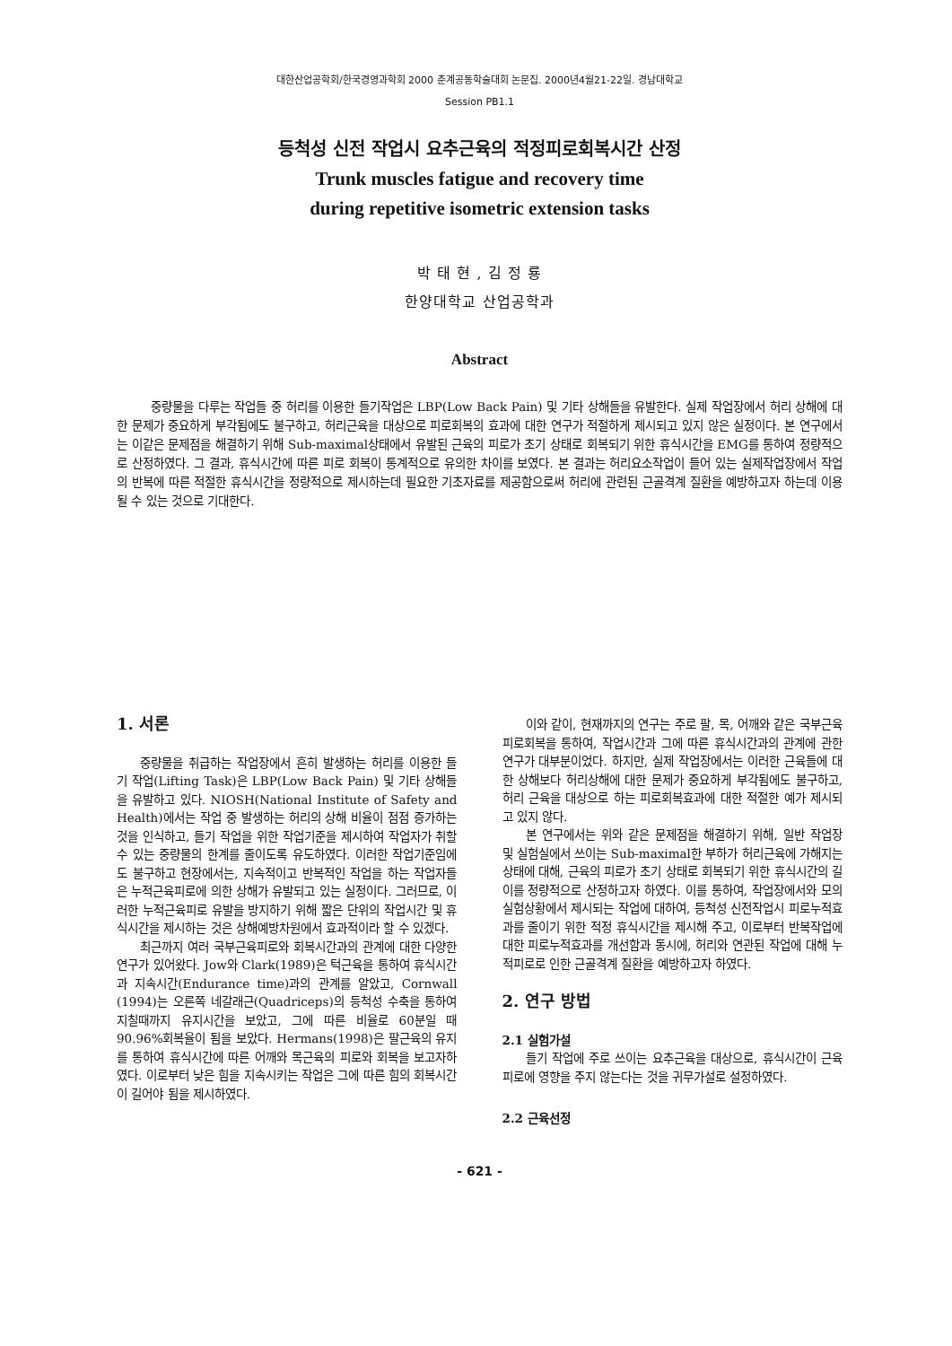대한산업공학회/한국경영과학회 2000 춘계공동학술대회 논문집. 2000년4월21-22일. 경남대학교
Session PB1.1
등척성 신전 작업시 요추근육의 적정피로회복시간 산정
Trunk muscles fatigue and recovery time
during repetitive isometric extension tasks
박 태 현 , 김 정 룡
한양대학교 산업공학과
Abstract
중량물을 다루는 작업들 중 허리를 이용한 들기작업은 LBP(Low Back Pain) 및 기타 상해들을 유발한다. 실제 작업장에서 허리 상해에 대한 문제가 중요하게 부각됨에도 불구하고, 허리근육을 대상으로 피로회복의 효과에 대한 연구가 적절하게 제시되고 있지 않은 실정이다. 본 연구에서는 이같은 문제점을 해결하기 위해 Sub-maximal상태에서 유발된 근육의 피로가 초기 상태로 회복되기 위한 휴식시간을 EMG를 통하여 정량적으로 산정하였다. 그 결과, 휴식시간에 따른 피로 회복이 통계적으로 유의한 차이를 보였다. 본 결과는 허리요소작업이 들어 있는 실제작업장에서 작업의 반복에 따른 적절한 휴식시간을 정량적으로 제시하는데 필요한 기초자료를 제공함으로써 허리에 관련된 근골격계 질환을 예방하고자 하는데 이용될 수 있는 것으로 기대한다.
1. 서론
중량물을 취급하는 작업장에서 흔히 발생하는 허리를 이용한 들기 작업(Lifting Task)은 LBP(Low Back Pain) 및 기타 상해들을 유발하고 있다. NIOSH(National Institute of Safety and Health)에서는 작업 중 발생하는 허리의 상해 비율이 점점 증가하는 것을 인식하고, 들기 작업을 위한 작업기준을 제시하여 작업자가 취할 수 있는 중량물의 한계를 줄이도록 유도하였다. 이러한 작업기준임에도 불구하고 현장에서는, 지속적이고 반복적인 작업을 하는 작업자들은 누적근육피로에 의한 상해가 유발되고 있는 실정이다. 그러므로, 이러한 누적근육피로 유발을 방지하기 위해 짧은 단위의 작업시간 및 휴식시간을 제시하는 것은 상해예방차원에서 효과적이라 할 수 있겠다.
최근까지 여러 국부근육피로와 회복시간과의 관계에 대한 다양한 연구가 있어왔다. Jow와 Clark(1989)은 턱근육을 통하여 휴식시간과 지속시간(Endurance time)과의 관계를 알았고, Cornwall (1994)는 오른쪽 네갈래근(Quadriceps)의 등척성 수축을 통하여 지칠때까지 유지시간을 보았고, 그에 따른 비율로 60분일 때 90.96%회복율이 됨을 보았다. Hermans(1998)은 팔근육의 유지를 통하여 휴식시간에 따른 어깨와 목근육의 피로와 회복을 보고자하였다. 이로부터 낮은 힘을 지속시키는 작업은 그에 따른 힘의 회복시간이 길어야 됨을 제시하였다.
이와 같이, 현재까지의 연구는 주로 팔, 목, 어깨와 같은 국부근육 피로회복을 통하여, 작업시간과 그에 따른 휴식시간과의 관계에 관한 연구가 대부분이었다. 하지만, 실제 작업장에서는 이러한 근육들에 대한 상해보다 허리상해에 대한 문제가 중요하게 부각됨에도 불구하고, 허리 근육을 대상으로 하는 피로회복효과에 대한 적절한 예가 제시되고 있지 않다.
본 연구에서는 위와 같은 문제점을 해결하기 위해, 일반 작업장 및 실험실에서 쓰이는 Sub-maximal한 부하가 허리근육에 가해지는 상태에 대해, 근육의 피로가 초기 상태로 회복되기 위한 휴식시간의 길이를 정량적으로 산정하고자 하였다. 이를 통하여, 작업장에서와 모의실험상황에서 제시되는 작업에 대하여, 등척성 신전작업시 피로누적효과를 줄이기 위한 적정 휴식시간을 제시해 주고, 이로부터 반복작업에 대한 피로누적효과를 개선함과 동시에, 허리와 연관된 작업에 대해 누적피로로 인한 근골격계 질환을 예방하고자 하였다.
2. 연구 방법
2.1 실험가설
들기 작업에 주로 쓰이는 요추근육을 대상으로, 휴식시간이 근육피로에 영향을 주지 않는다는 것을 귀무가설로 설정하였다.
2.2 근육선정
- 621 -